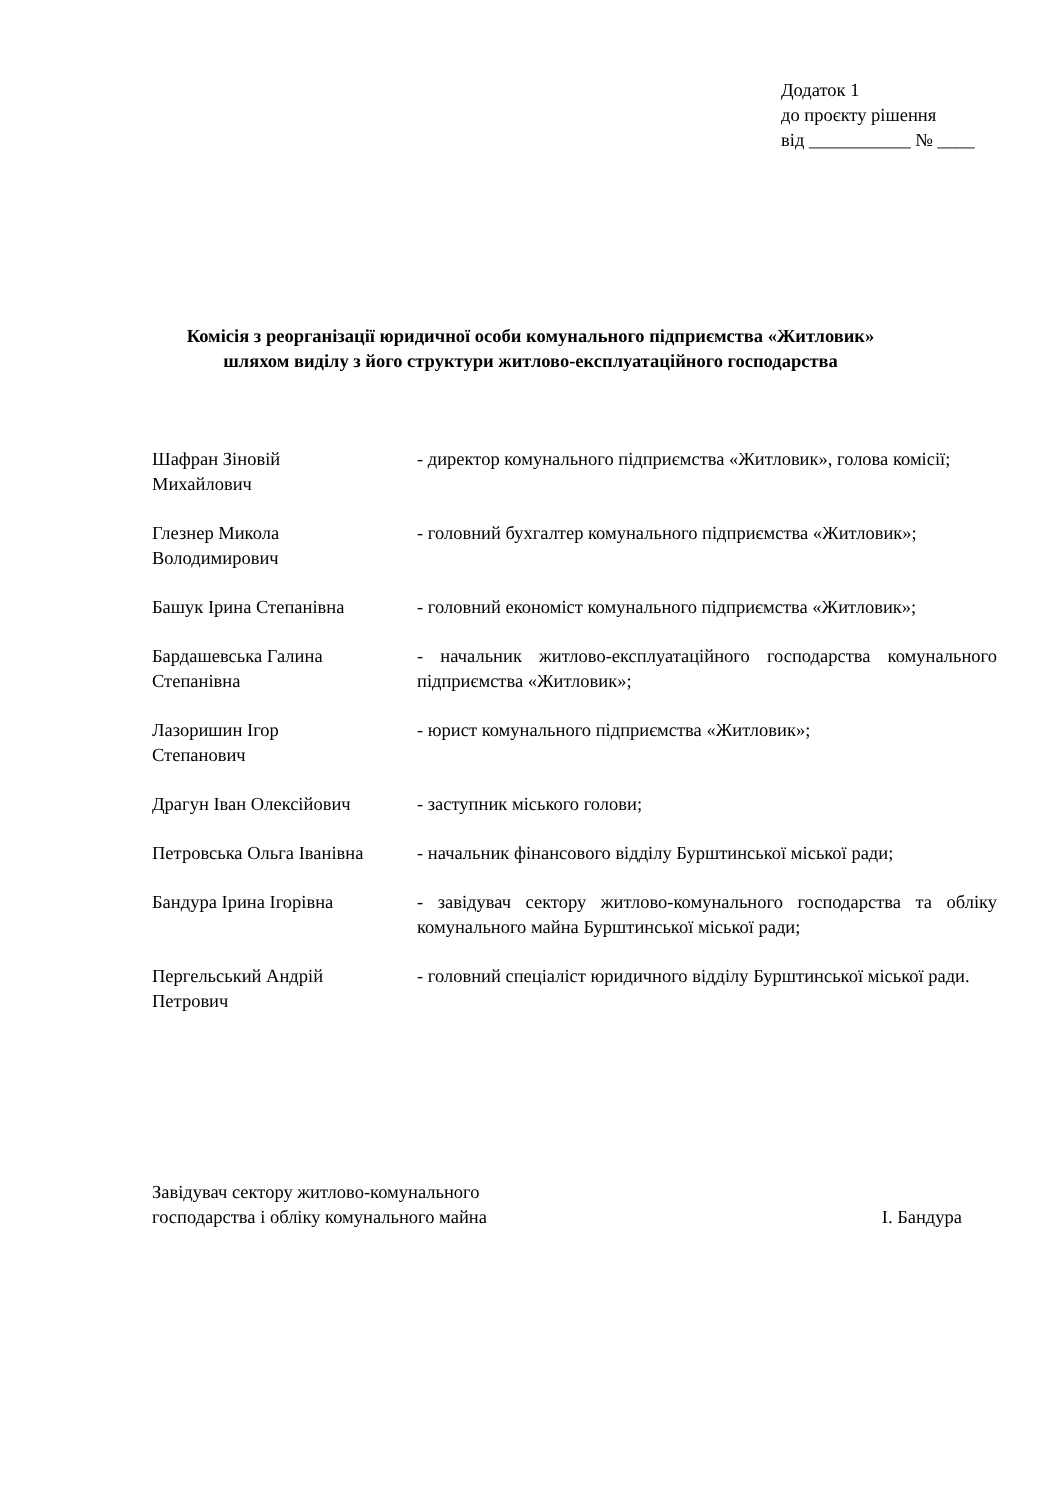Додаток 1
до проєкту рішення
від ___________ № ____
Комісія з реорганізації юридичної особи комунального підприємства «Житловик»
шляхом виділу з його структури житлово-експлуатаційного господарства
Шафран Зіновій
Михайлович
- директор комунального підприємства «Житловик», голова комісії;
Глезнер Микола
Володимирович
- головний бухгалтер комунального підприємства «Житловик»;
Башук Ірина Степанівна - головний економіст комунального підприємства «Житловик»;
Бардашевська Галина
Степанівна
- начальник житлово-експлуатаційного господарства комунального підприємства «Житловик»;
Лазоришин Ігор
Степанович
- юрист комунального підприємства «Житловик»;
Драгун Іван Олексійович - заступник міського голови;
Петровська Ольга Іванівна
- начальник фінансового відділу Бурштинської міської ради;
Бандура Ірина Ігорівна - завідувач сектору житлово-комунального господарства та обліку комунального майна Бурштинської міської ради;
Пергельський Андрій
Петрович
- головний спеціаліст юридичного відділу Бурштинської міської ради.
Завідувач сектору житлово-комунального
господарства і обліку комунального майна
І. Бандура